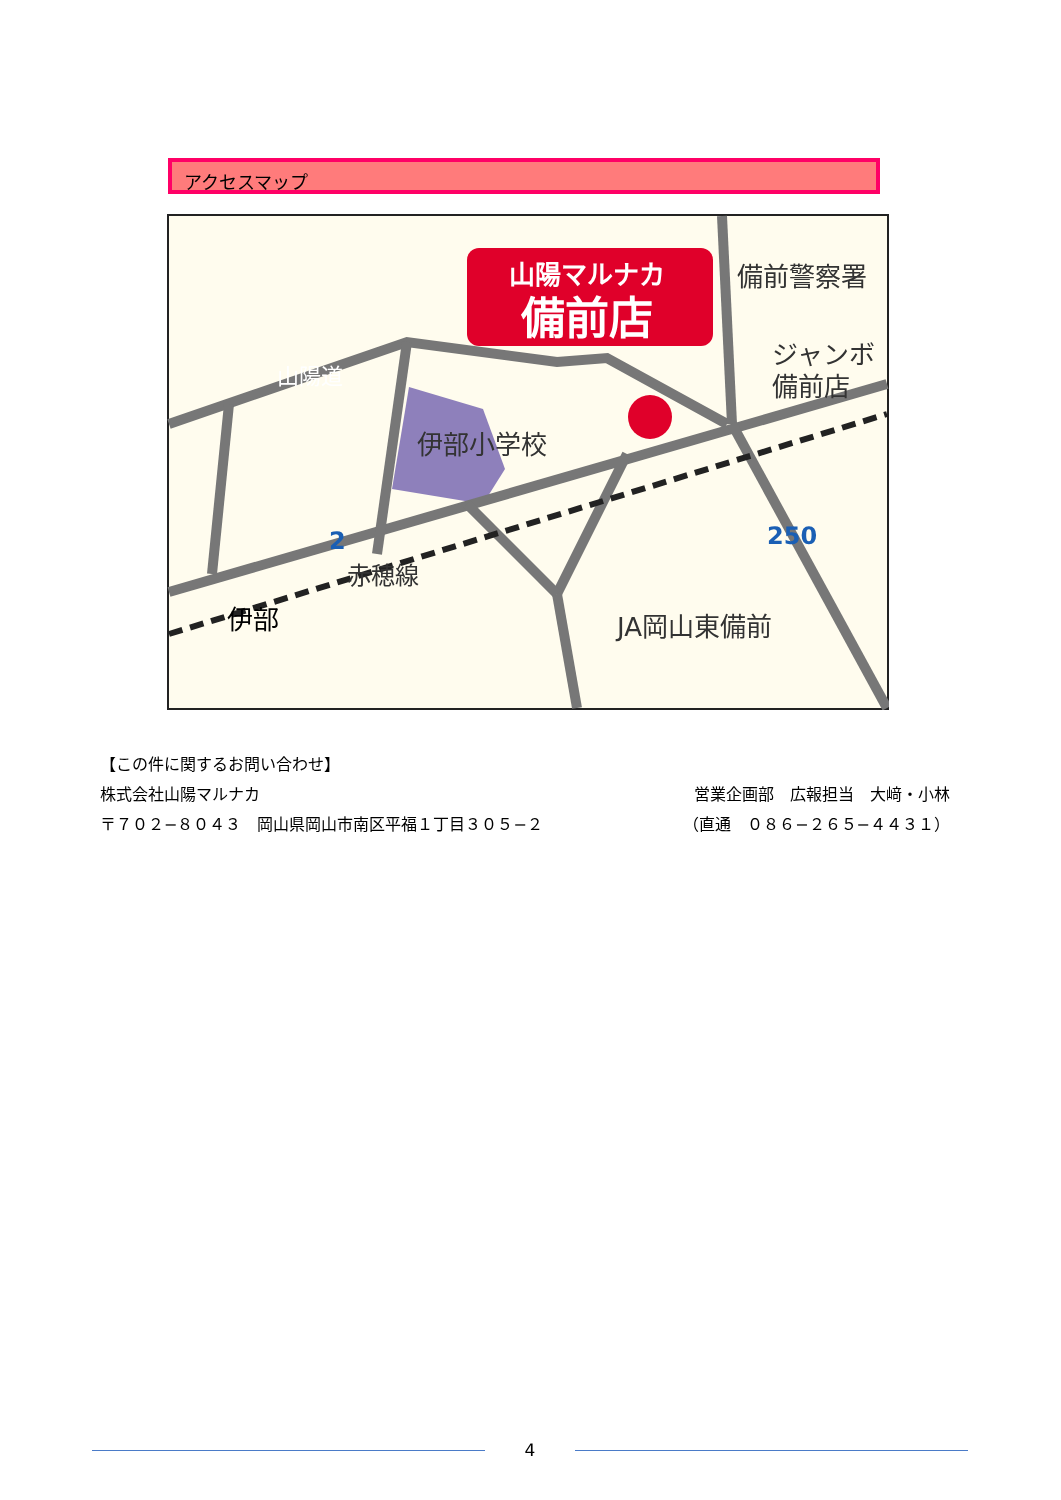アクセスマップ
山陽マルナカ
備前店
備前警察署
ジャンボ
備前店
伊部小学校
JA岡山東備前
赤穂線
山陽道
伊部
2
250
【この件に関するお問い合わせ】
株式会社山陽マルナカ 営業企画部　広報担当　大﨑・小林
〒７０２−８０４３　岡山県岡山市南区平福１丁目３０５−２ （直通　０８６−２６５−４４３１）
4